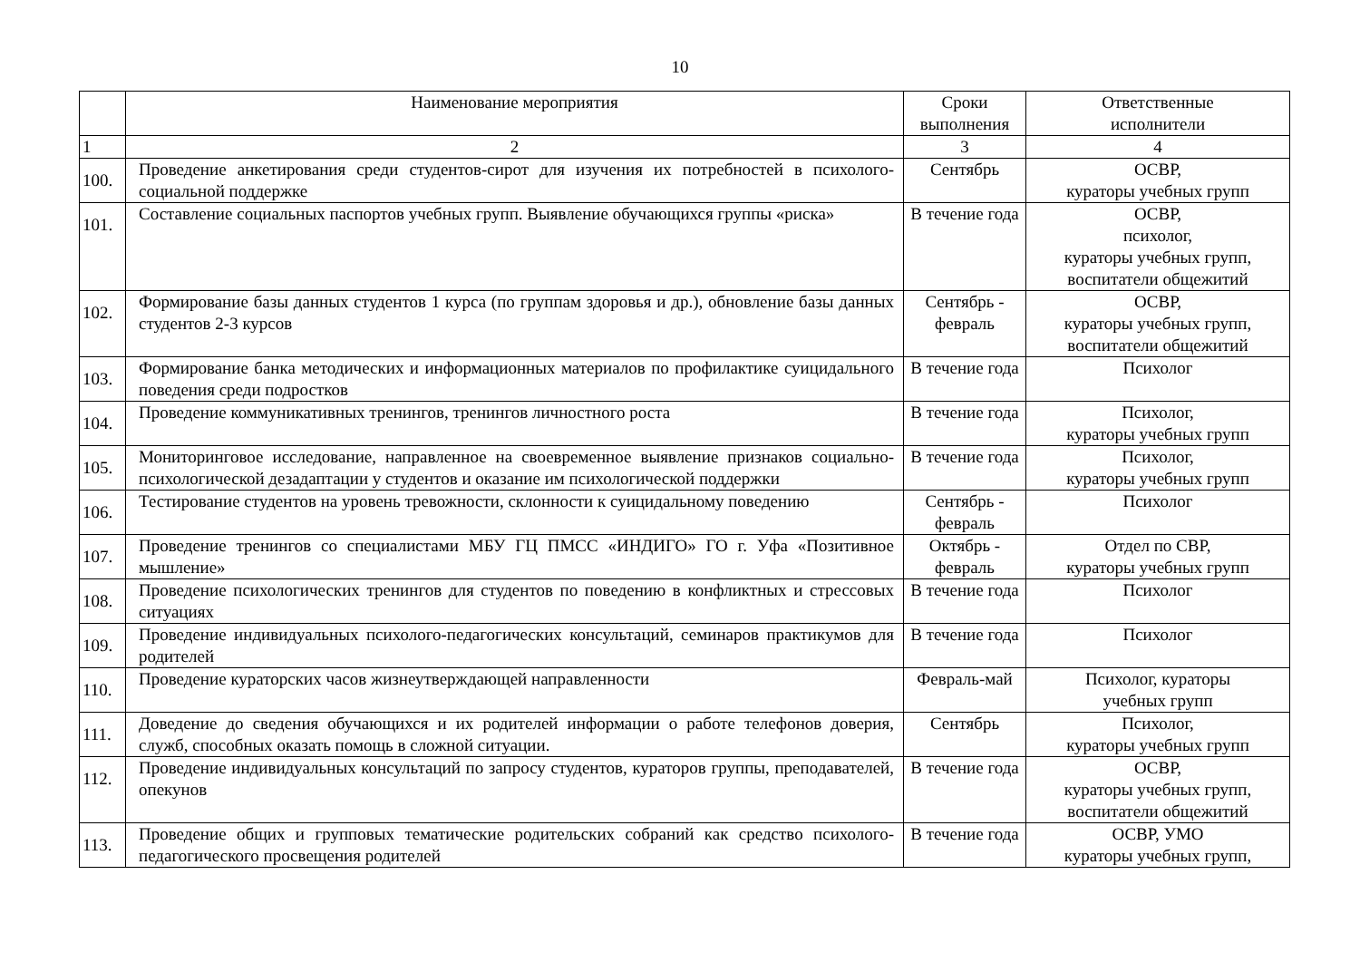10
| | Наименование мероприятия | Сроки выполнения | Ответственные исполнители |
| --- | --- | --- | --- |
| 1 | 2 | 3 | 4 |
| 100. | Проведение анкетирования среди студентов-сирот для изучения их потребностей в психолого-социальной поддержке | Сентябрь | ОСВР, кураторы учебных групп |
| 101. | Составление социальных паспортов учебных групп. Выявление обучающихся группы «риска» | В течение года | ОСВР, психолог, кураторы учебных групп, воспитатели общежитий |
| 102. | Формирование базы данных студентов 1 курса (по группам здоровья и др.), обновление базы данных студентов 2-3 курсов | Сентябрь - февраль | ОСВР, кураторы учебных групп, воспитатели общежитий |
| 103. | Формирование банка методических и информационных материалов по профилактике суицидального поведения среди подростков | В течение года | Психолог |
| 104. | Проведение коммуникативных тренингов, тренингов личностного роста | В течение года | Психолог, кураторы учебных групп |
| 105. | Мониторинговое исследование, направленное на своевременное выявление признаков социально-психологической дезадаптации у студентов и оказание им психологической поддержки | В течение года | Психолог, кураторы учебных групп |
| 106. | Тестирование студентов на уровень тревожности, склонности к суицидальному поведению | Сентябрь - февраль | Психолог |
| 107. | Проведение тренингов со специалистами МБУ ГЦ ПМСС «ИНДИГО» ГО г. Уфа «Позитивное мышление» | Октябрь - февраль | Отдел по СВР, кураторы учебных групп |
| 108. | Проведение психологических тренингов для студентов по поведению в конфликтных и стрессовых ситуациях | В течение года | Психолог |
| 109. | Проведение индивидуальных психолого-педагогических консультаций, семинаров практикумов для родителей | В течение года | Психолог |
| 110. | Проведение кураторских часов жизнеутверждающей направленности | Февраль-май | Психолог, кураторы учебных групп |
| 111. | Доведение до сведения обучающихся и их родителей информации о работе телефонов доверия, служб, способных оказать помощь в сложной ситуации. | Сентябрь | Психолог, кураторы учебных групп |
| 112. | Проведение индивидуальных консультаций по запросу студентов, кураторов группы, преподавателей, опекунов | В течение года | ОСВР, кураторы учебных групп, воспитатели общежитий |
| 113. | Проведение общих и групповых тематические родительских собраний как средство психолого-педагогического просвещения родителей | В течение года | ОСВР, УМО кураторы учебных групп, |